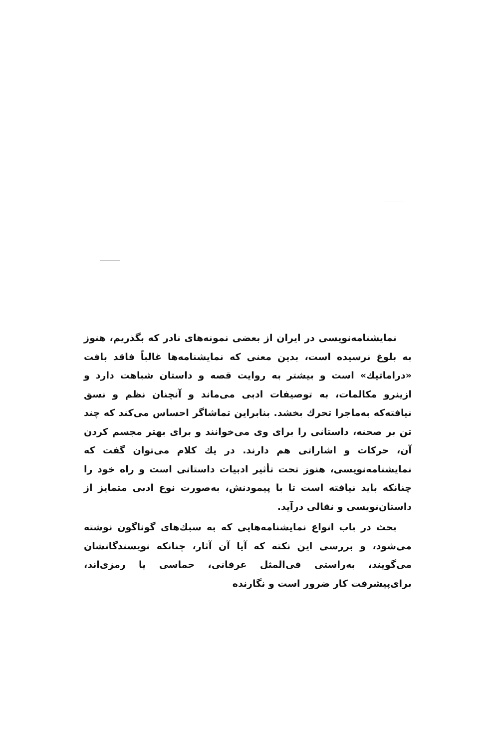نمایشنامه‌نویسی در ایران از بعضی نمونه‌های نادر که بگذریم، هنوز به بلوغ نرسیده است، بدین معنی که نمایشنامه‌ها غالباً فاقد بافت «دراماتیك» است و بیشتر به روایت قصه و داستان شباهت دارد و ازینرو مکالمات، به توصیفات ادبی می‌ماند و آنچنان نظم و نسق نیافته‌که به‌ماجرا تحرك بخشد. بنابراین تماشاگر احساس می‌کند که چند تن بر صحنه، داستانی را برای وی می‌خوانند و برای بهتر مجسم کردن آن، حرکات و اشاراتی هم دارند. در یك کلام می‌توان گفت که نمایشنامه‌نویسی، هنوز تحت تأثیر ادبیات داستانی است و راه خود را چنانکه باید نیافته است تا با پیمودنش، به‌صورت نوع ادبی متمایز از داستان‌نویسی و نقالی درآید.
بحث در باب انواع نمایشنامه‌هایی که به سبك‌های گوناگون نوشته می‌شود، و بررسی این نکته که آیا آن آثار، چنانکه نویسندگانشان می‌گویند، به‌راستی فی‌المثل عرفانی، حماسی یا رمزی‌اند، برای‌پیشرفت کار ضرور است و نگارنده